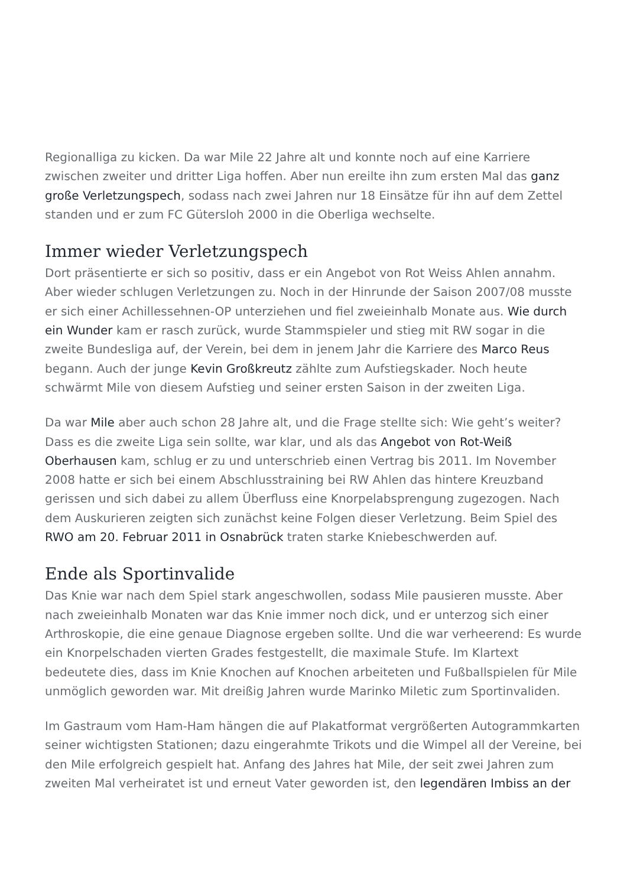Regionalliga zu kicken. Da war Mile 22 Jahre alt und konnte noch auf eine Karriere zwischen zweiter und dritter Liga hoffen. Aber nun ereilte ihn zum ersten Mal das ganz große Verletzungspech, sodass nach zwei Jahren nur 18 Einsätze für ihn auf dem Zettel standen und er zum FC Gütersloh 2000 in die Oberliga wechselte.
Immer wieder Verletzungspech
Dort präsentierte er sich so positiv, dass er ein Angebot von Rot Weiss Ahlen annahm. Aber wieder schlugen Verletzungen zu. Noch in der Hinrunde der Saison 2007/08 musste er sich einer Achillessehnen-OP unterziehen und fiel zweieinhalb Monate aus. Wie durch ein Wunder kam er rasch zurück, wurde Stammspieler und stieg mit RW sogar in die zweite Bundesliga auf, der Verein, bei dem in jenem Jahr die Karriere des Marco Reus begann. Auch der junge Kevin Großkreutz zählte zum Aufstiegskader. Noch heute schwärmt Mile von diesem Aufstieg und seiner ersten Saison in der zweiten Liga.
Da war Mile aber auch schon 28 Jahre alt, und die Frage stellte sich: Wie geht’s weiter? Dass es die zweite Liga sein sollte, war klar, und als das Angebot von Rot-Weiß Oberhausen kam, schlug er zu und unterschrieb einen Vertrag bis 2011. Im November 2008 hatte er sich bei einem Abschlusstraining bei RW Ahlen das hintere Kreuzband gerissen und sich dabei zu allem Überfluss eine Knorpelabsprengung zugezogen. Nach dem Auskurieren zeigten sich zunächst keine Folgen dieser Verletzung. Beim Spiel des RWO am 20. Februar 2011 in Osnabrück traten starke Kniebeschwerden auf.
Ende als Sportinvalide
Das Knie war nach dem Spiel stark angeschwollen, sodass Mile pausieren musste. Aber nach zweieinhalb Monaten war das Knie immer noch dick, und er unterzog sich einer Arthroskopie, die eine genaue Diagnose ergeben sollte. Und die war verheerend: Es wurde ein Knorpelschaden vierten Grades festgestellt, die maximale Stufe. Im Klartext bedeutete dies, dass im Knie Knochen auf Knochen arbeiteten und Fußballspielen für Mile unmöglich geworden war. Mit dreißig Jahren wurde Marinko Miletic zum Sportinvaliden.
Im Gastraum vom Ham-Ham hängen die auf Plakatformat vergrößerten Autogrammkarten seiner wichtigsten Stationen; dazu eingerahmte Trikots und die Wimpel all der Vereine, bei den Mile erfolgreich gespielt hat. Anfang des Jahres hat Mile, der seit zwei Jahren zum zweiten Mal verheiratet ist und erneut Vater geworden ist, den legendären Imbiss an der